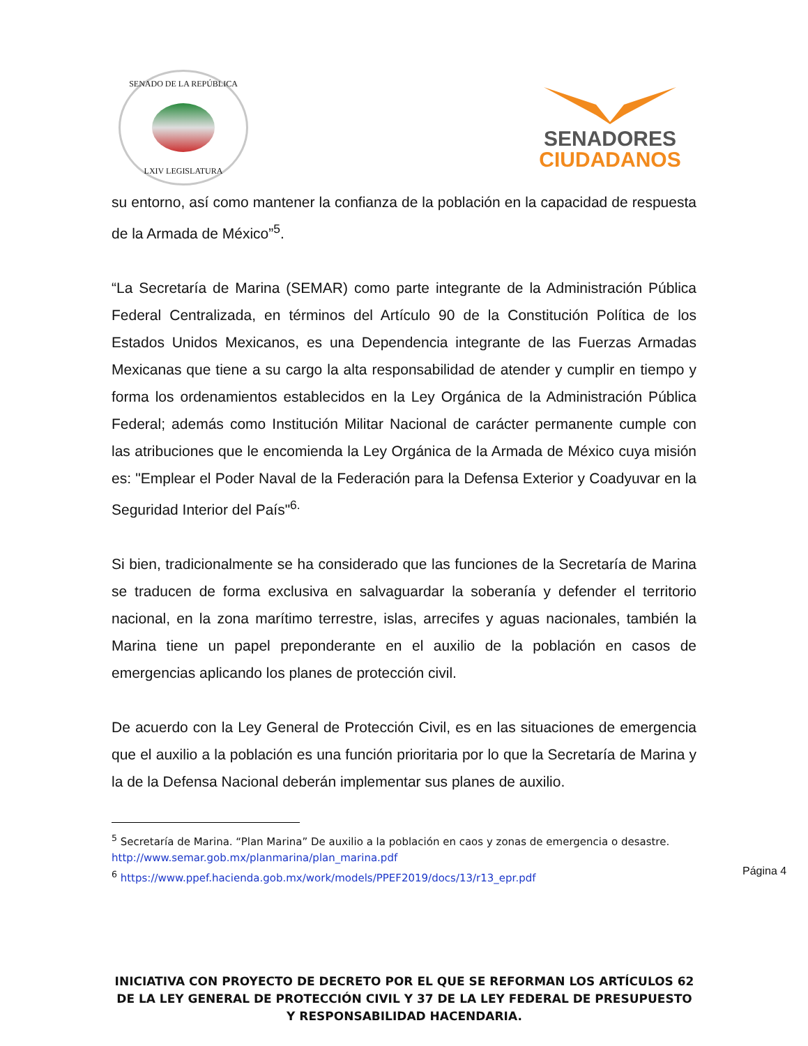SENADO DE LA REPÚBLICA
LXIV LEGISLATURA
SENADORES
CIUDADANOS
su entorno, así como mantener la confianza de la población en la capacidad de respuesta de la Armada de México”<sup>5</sup>.
“La Secretaría de Marina (SEMAR) como parte integrante de la Administración Pública Federal Centralizada, en términos del Artículo 90 de la Constitución Política de los Estados Unidos Mexicanos, es una Dependencia integrante de las Fuerzas Armadas Mexicanas que tiene a su cargo la alta responsabilidad de atender y cumplir en tiempo y forma los ordenamientos establecidos en la Ley Orgánica de la Administración Pública Federal; además como Institución Militar Nacional de carácter permanente cumple con las atribuciones que le encomienda la Ley Orgánica de la Armada de México cuya misión es: "Emplear el Poder Naval de la Federación para la Defensa Exterior y Coadyuvar en la Seguridad Interior del País"<sup>6.</sup>
Si bien, tradicionalmente se ha considerado que las funciones de la Secretaría de Marina se traducen de forma exclusiva en salvaguardar la soberanía y defender el territorio nacional, en la zona marítimo terrestre, islas, arrecifes y aguas nacionales, también la Marina tiene un papel preponderante en el auxilio de la población en casos de emergencias aplicando los planes de protección civil.
De acuerdo con la Ley General de Protección Civil, es en las situaciones de emergencia que el auxilio a la población es una función prioritaria por lo que la Secretaría de Marina y la de la Defensa Nacional deberán implementar sus planes de auxilio.
<sup>5</sup> Secretaría de Marina. “Plan Marina” De auxilio a la población en caos y zonas de emergencia o desastre. http://www.semar.gob.mx/planmarina/plan_marina.pdf
<sup>6</sup> https://www.ppef.hacienda.gob.mx/work/models/PPEF2019/docs/13/r13_epr.pdf
Página 4
INICIATIVA CON PROYECTO DE DECRETO POR EL QUE SE REFORMAN LOS ARTÍCULOS 62 DE LA LEY GENERAL DE PROTECCIÓN CIVIL Y 37 DE LA LEY FEDERAL DE PRESUPUESTO Y RESPONSABILIDAD HACENDARIA.